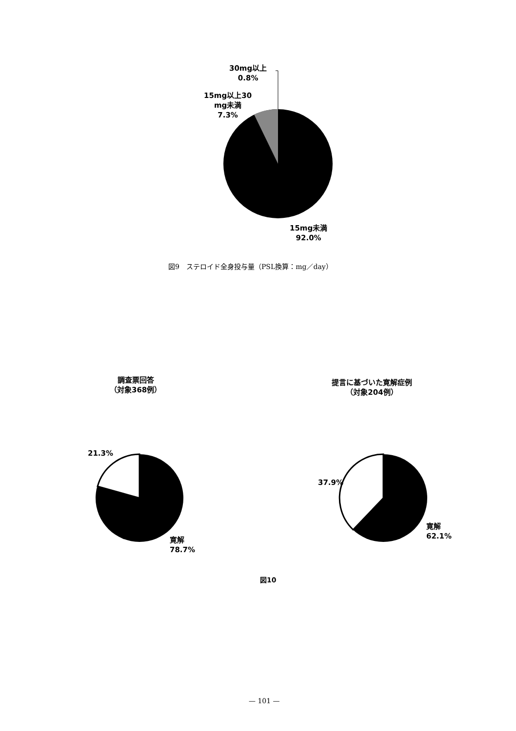30mg以上
0.8%
15mg以上30
mg未満
7.3%
15mg未満
92.0%
図9　ステロイド全身投与量（PSL換算：mg／day）
調査票回答
（対象368例）
提言に基づいた寛解症例
（対象204例）
21.3%
寛解
78.7%
37.9%
寛解
62.1%
図10
— 101 —